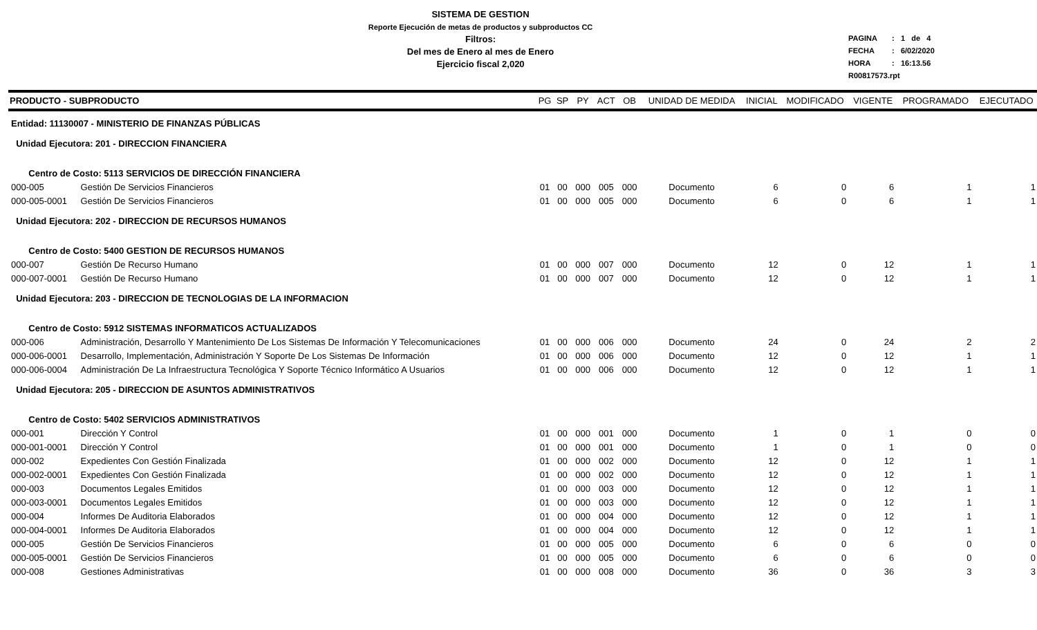SISTEMA DE GESTION
Reporte Ejecución de metas de productos y subproductos CC
Filtros:
Del mes de Enero al mes de Enero
Ejercicio fiscal 2,020
PAGINA : 1 de 4
FECHA : 6/02/2020
HORA : 16:13.56
R00817573.rpt
| PRODUCTO - SUBPRODUCTO | | PG | SP | PY | ACT | OB | UNIDAD DE MEDIDA | INICIAL | MODIFICADO | VIGENTE | PROGRAMADO | EJECUTADO |
| --- | --- | --- | --- | --- | --- | --- | --- | --- | --- | --- | --- | --- |
| Entidad: 11130007 - MINISTERIO DE FINANZAS PÚBLICAS | | | | | | | | | | | | |
| Unidad Ejecutora: 201 - DIRECCION FINANCIERA | | | | | | | | | | | | |
| Centro de Costo: 5113 SERVICIOS DE DIRECCIÓN FINANCIERA | | | | | | | | | | | | |
| 000-005 | Gestión De Servicios Financieros | 01 | 00 | 000 | 005 | 000 | Documento | 6 | 0 | 6 | 1 | 1 |
| 000-005-0001 | Gestión De Servicios Financieros | 01 | 00 | 000 | 005 | 000 | Documento | 6 | 0 | 6 | 1 | 1 |
| Unidad Ejecutora: 202 - DIRECCION DE RECURSOS HUMANOS | | | | | | | | | | | | |
| Centro de Costo: 5400 GESTION DE RECURSOS HUMANOS | | | | | | | | | | | | |
| 000-007 | Gestión De Recurso Humano | 01 | 00 | 000 | 007 | 000 | Documento | 12 | 0 | 12 | 1 | 1 |
| 000-007-0001 | Gestión De Recurso Humano | 01 | 00 | 000 | 007 | 000 | Documento | 12 | 0 | 12 | 1 | 1 |
| Unidad Ejecutora: 203 - DIRECCION DE TECNOLOGIAS DE LA INFORMACION | | | | | | | | | | | | |
| Centro de Costo: 5912 SISTEMAS INFORMATICOS ACTUALIZADOS | | | | | | | | | | | | |
| 000-006 | Administración, Desarrollo Y Mantenimiento De Los Sistemas De Información Y Telecomunicaciones | 01 | 00 | 000 | 006 | 000 | Documento | 24 | 0 | 24 | 2 | 2 |
| 000-006-0001 | Desarrollo, Implementación, Administración Y Soporte De Los Sistemas De Información | 01 | 00 | 000 | 006 | 000 | Documento | 12 | 0 | 12 | 1 | 1 |
| 000-006-0004 | Administración De La Infraestructura Tecnológica Y Soporte Técnico Informático A Usuarios | 01 | 00 | 000 | 006 | 000 | Documento | 12 | 0 | 12 | 1 | 1 |
| Unidad Ejecutora: 205 - DIRECCION DE ASUNTOS ADMINISTRATIVOS | | | | | | | | | | | | |
| Centro de Costo: 5402 SERVICIOS ADMINISTRATIVOS | | | | | | | | | | | | |
| 000-001 | Dirección Y Control | 01 | 00 | 000 | 001 | 000 | Documento | 1 | 0 | 1 | 0 | 0 |
| 000-001-0001 | Dirección Y Control | 01 | 00 | 000 | 001 | 000 | Documento | 1 | 0 | 1 | 0 | 0 |
| 000-002 | Expedientes Con Gestión Finalizada | 01 | 00 | 000 | 002 | 000 | Documento | 12 | 0 | 12 | 1 | 1 |
| 000-002-0001 | Expedientes Con Gestión Finalizada | 01 | 00 | 000 | 002 | 000 | Documento | 12 | 0 | 12 | 1 | 1 |
| 000-003 | Documentos Legales Emitidos | 01 | 00 | 000 | 003 | 000 | Documento | 12 | 0 | 12 | 1 | 1 |
| 000-003-0001 | Documentos Legales Emitidos | 01 | 00 | 000 | 003 | 000 | Documento | 12 | 0 | 12 | 1 | 1 |
| 000-004 | Informes De Auditoria Elaborados | 01 | 00 | 000 | 004 | 000 | Documento | 12 | 0 | 12 | 1 | 1 |
| 000-004-0001 | Informes De Auditoria Elaborados | 01 | 00 | 000 | 004 | 000 | Documento | 12 | 0 | 12 | 1 | 1 |
| 000-005 | Gestión De Servicios Financieros | 01 | 00 | 000 | 005 | 000 | Documento | 6 | 0 | 6 | 0 | 0 |
| 000-005-0001 | Gestión De Servicios Financieros | 01 | 00 | 000 | 005 | 000 | Documento | 6 | 0 | 6 | 0 | 0 |
| 000-008 | Gestiones Administrativas | 01 | 00 | 000 | 008 | 000 | Documento | 36 | 0 | 36 | 3 | 3 |